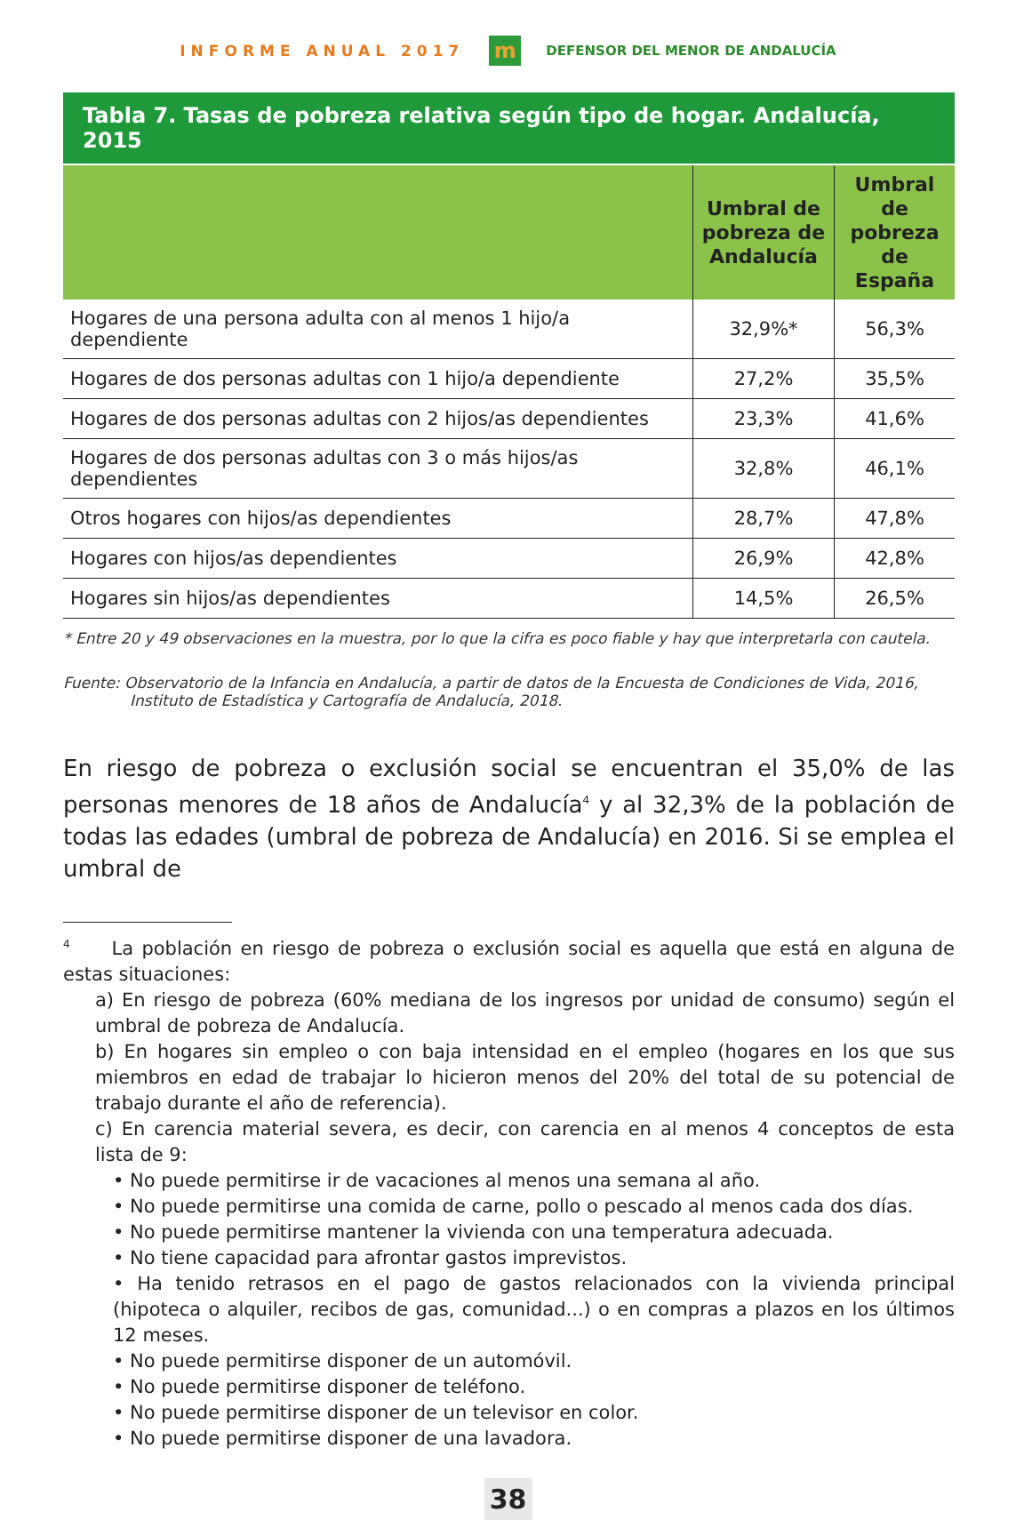INFORME ANUAL 2017
m
DEFENSOR DEL MENOR DE ANDALUCÍA
Tabla 7. Tasas de pobreza relativa según tipo de hogar. Andalucía, 2015
| | Umbral de pobreza de Andalucía | Umbral de pobreza de España |
| --- | --- | --- |
| Hogares de una persona adulta con al menos 1 hijo/a dependiente | 32,9%* | 56,3% |
| Hogares de dos personas adultas con 1 hijo/a dependiente | 27,2% | 35,5% |
| Hogares de dos personas adultas con 2 hijos/as dependientes | 23,3% | 41,6% |
| Hogares de dos personas adultas con 3 o más hijos/as dependientes | 32,8% | 46,1% |
| Otros hogares con hijos/as dependientes | 28,7% | 47,8% |
| Hogares con hijos/as dependientes | 26,9% | 42,8% |
| Hogares sin hijos/as dependientes | 14,5% | 26,5% |
* Entre 20 y 49 observaciones en la muestra, por lo que la cifra es poco fiable y hay que interpretarla con cautela.
Fuente: Observatorio de la Infancia en Andalucía, a partir de datos de la Encuesta de Condiciones de Vida, 2016,
Instituto de Estadística y Cartografía de Andalucía, 2018.
En riesgo de pobreza o exclusión social se encuentran el 35,0% de las personas menores de 18 años de Andalucía<sup>4</sup> y al 32,3% de la población de todas las edades (umbral de pobreza de Andalucía) en 2016. Si se emplea el umbral de
<sup>4</sup> La población en riesgo de pobreza o exclusión social es aquella que está en alguna de estas situaciones:
a) En riesgo de pobreza (60% mediana de los ingresos por unidad de consumo) según el umbral de pobreza de Andalucía.
b) En hogares sin empleo o con baja intensidad en el empleo (hogares en los que sus miembros en edad de trabajar lo hicieron menos del 20% del total de su potencial de trabajo durante el año de referencia).
c) En carencia material severa, es decir, con carencia en al menos 4 conceptos de esta lista de 9:
• No puede permitirse ir de vacaciones al menos una semana al año.
• No puede permitirse una comida de carne, pollo o pescado al menos cada dos días.
• No puede permitirse mantener la vivienda con una temperatura adecuada.
• No tiene capacidad para afrontar gastos imprevistos.
• Ha tenido retrasos en el pago de gastos relacionados con la vivienda principal (hipoteca o alquiler, recibos de gas, comunidad...) o en compras a plazos en los últimos 12 meses.
• No puede permitirse disponer de un automóvil.
• No puede permitirse disponer de teléfono.
• No puede permitirse disponer de un televisor en color.
• No puede permitirse disponer de una lavadora.
38